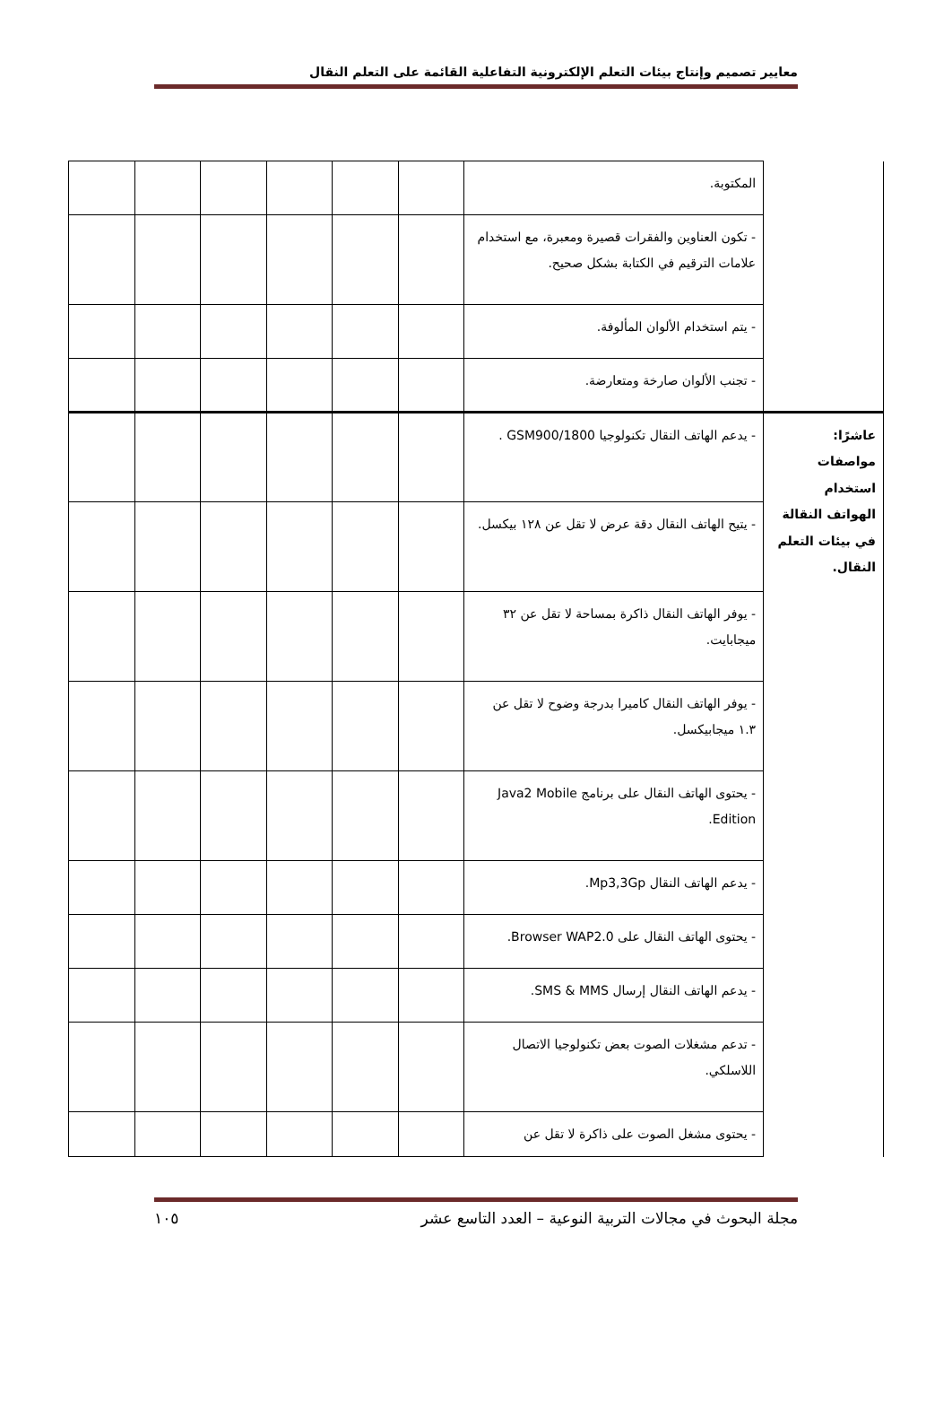معايير تصميم وإنتاج بيئات التعلم الإلكترونية التفاعلية القائمة على التعلم النقال
| | المكتوبة. | | | | | | |
| | - تكون العناوين والفقرات قصيرة ومعبرة، مع استخدام علامات الترقيم في الكتابة بشكل صحيح. | | | | | | |
| | - يتم استخدام الألوان المألوفة. | | | | | | |
| | - تجنب الألوان صارخة ومتعارضة. | | | | | | |
| عاشرًا: مواصفات استخدام الهواتف النقالة في بيئات التعلم النقال. | - يدعم الهاتف النقال تكنولوجيا GSM900/1800 . | | | | | | |
| | - يتيح الهاتف النقال دقة عرض لا تقل عن ١٢٨ بيكسل. | | | | | | |
| | - يوفر الهاتف النقال ذاكرة بمساحة لا تقل عن ٣٢ ميجابايت. | | | | | | |
| | - يوفر الهاتف النقال كاميرا بدرجة وضوح لا تقل عن ١.٣ ميجابيكسل. | | | | | | |
| | - يحتوى الهاتف النقال على برنامج Java2 Mobile Edition. | | | | | | |
| | - يدعم الهاتف النقال Mp3,3Gp. | | | | | | |
| | - يحتوى الهاتف النقال على Browser WAP2.0. | | | | | | |
| | - يدعم الهاتف النقال إرسال SMS & MMS. | | | | | | |
| | - تدعم مشغلات الصوت بعض تكنولوجيا الاتصال اللاسلكي. | | | | | | |
| | - يحتوى مشغل الصوت على ذاكرة لا تقل عن | | | | | | |
مجلة البحوث في مجالات التربية النوعية – العدد التاسع عشر ١٠٥